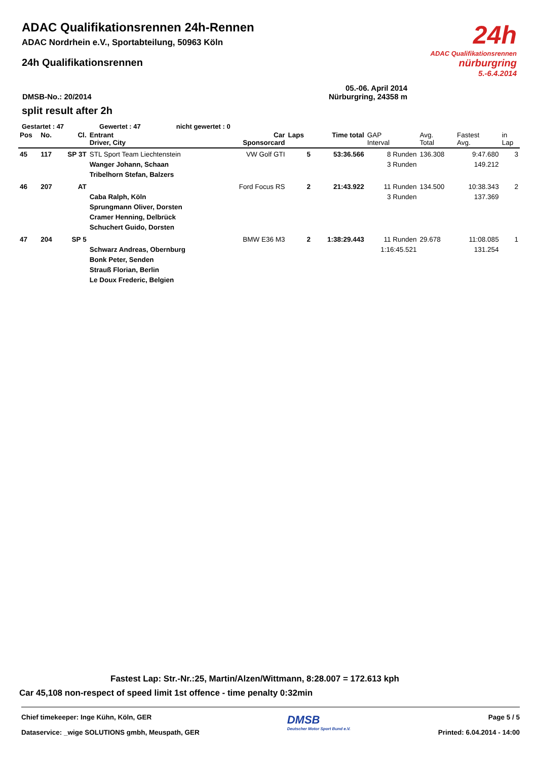24h
ADAC Qualifikationsrennen
nürburgring
5.-6.4.2014
ADAC Qualifikationsrennen 24h-Rennen
ADAC Nordrhein e.V., Sportabteilung, 50963 Köln
24h Qualifikationsrennen
05.-06. April 2014
DMSB-No.: 20/2014 Nürburgring, 24358 m
split result after 2h
Gestartet : 47 Gewertet : 47 nicht gewertet : 0
| Pos | No. | Cl. | Entrant Driver, City | Car Sponsorcard | Laps | Time total | GAP Interval | Avg. Total | Fastest Avg. | in Lap |
| --- | --- | --- | --- | --- | --- | --- | --- | --- | --- | --- |
| 45 | 117 | SP 3T | STL Sport Team Liechtenstein Wanger Johann, Schaan Tribelhorn Stefan, Balzers | VW Golf GTI | 5 | 53:36.566 | 8 Runden 3 Runden | 136.308 | 9:47.680 149.212 | 3 |
| 46 | 207 | AT | Caba Ralph, Köln Sprungmann Oliver, Dorsten Cramer Henning, Delbrück Schuchert Guido, Dorsten | Ford Focus RS | 2 | 21:43.922 | 11 Runden 3 Runden | 134.500 | 10:38.343 137.369 | 2 |
| 47 | 204 | SP 5 | Schwarz Andreas, Obernburg Bonk Peter, Senden Strauß Florian, Berlin Le Doux Frederic, Belgien | BMW E36 M3 | 2 | 1:38:29.443 | 11 Runden 1:16:45.521 | 29.678 | 11:08.085 131.254 | 1 |
Fastest Lap: Str.-Nr.:25, Martin/Alzen/Wittmann, 8:28.007 = 172.613 kph
Car 45,108 non-respect of speed limit 1st offence - time penalty 0:32min
Chief timekeeper: Inge Kühn, Köln, GER
Dataservice: _wige SOLUTIONS gmbh, Meuspath, GER
DMSB
Deutscher Motor Sport Bund e.V.
Page 5 / 5
Printed: 6.04.2014 - 14:00